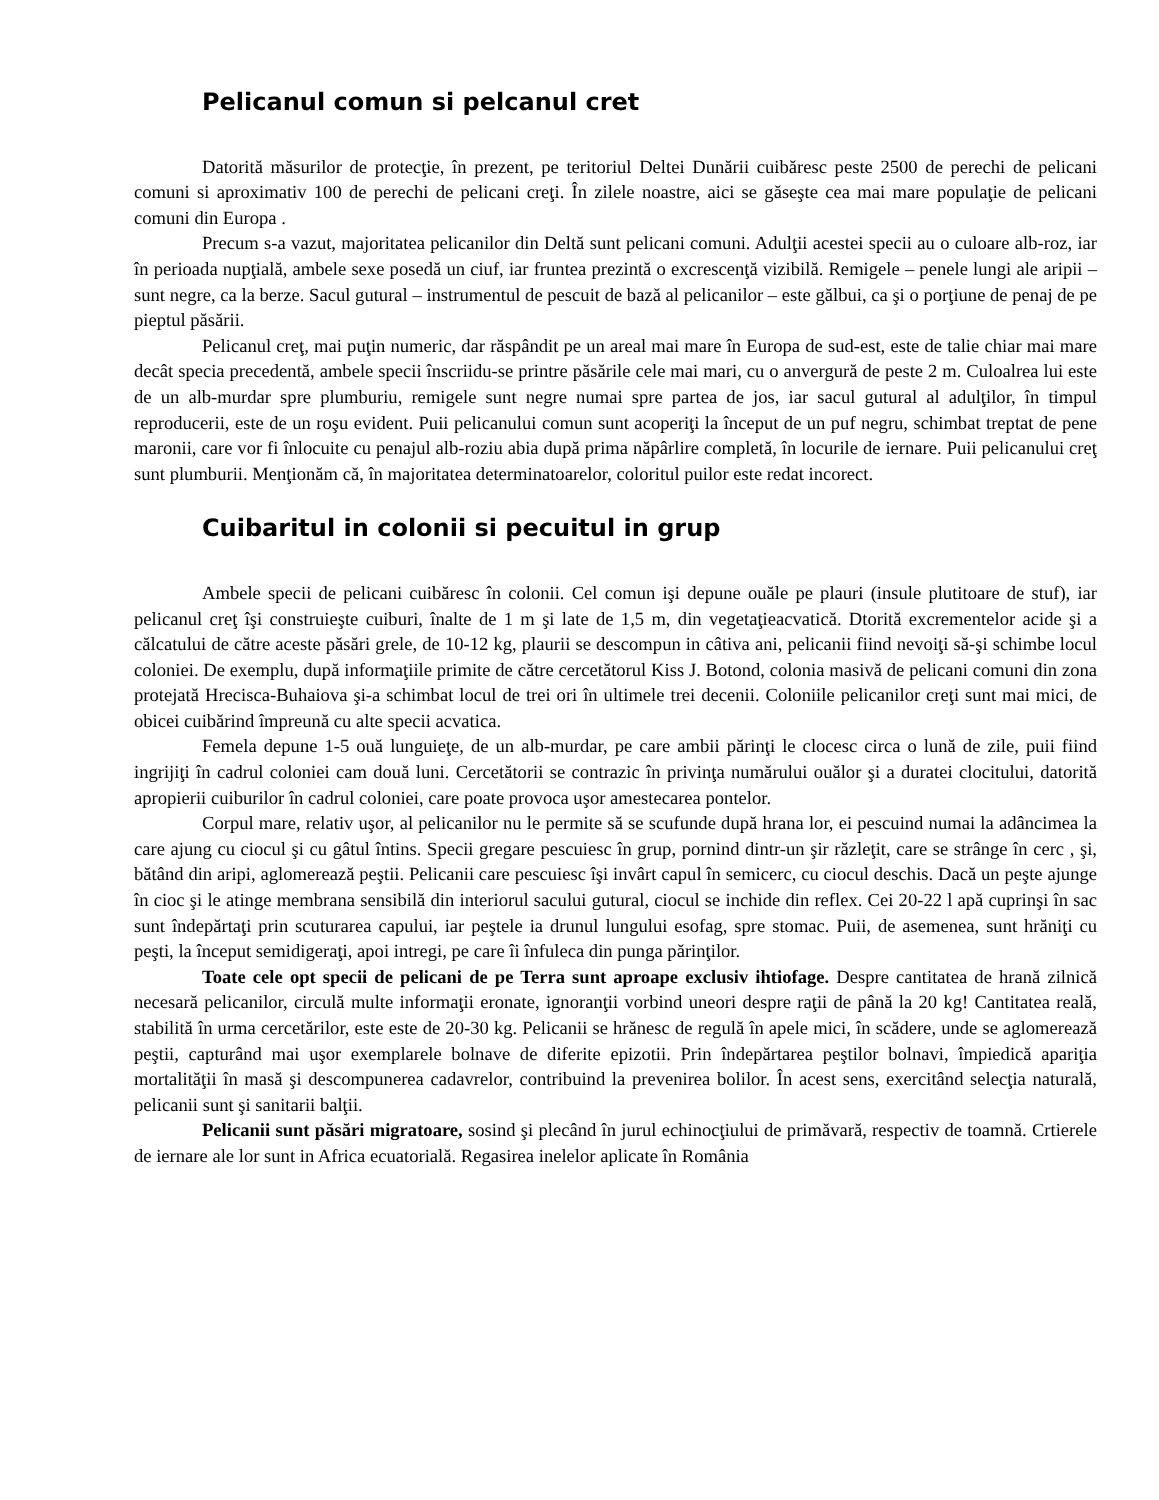Pelicanul comun si pelcanul cret
Datorită măsurilor de protecţie, în prezent, pe teritoriul Deltei Dunării cuibăresc peste 2500 de perechi de pelicani comuni si aproximativ 100 de perechi de pelicani creţi. În zilele noastre, aici se găseşte cea mai mare populaţie de pelicani comuni din Europa .
Precum s-a vazut, majoritatea pelicanilor din Deltă sunt pelicani comuni. Adulţii acestei specii au o culoare alb-roz, iar în perioada nupţială, ambele sexe posedă un ciuf, iar fruntea prezintă o excrescenţă vizibilă. Remigele – penele lungi ale aripii – sunt negre, ca la berze. Sacul gutural – instrumentul de pescuit de bază al pelicanilor – este gălbui, ca şi o porţiune de penaj de pe pieptul păsării.
Pelicanul creţ, mai puţin numeric, dar răspândit pe un areal mai mare în Europa de sud-est, este de talie chiar mai mare decât specia precedentă, ambele specii înscriidu-se printre păsările cele mai mari, cu o anvergură de peste 2 m. Culoalrea lui este de un alb-murdar spre plumburiu, remigele sunt negre numai spre partea de jos, iar sacul gutural al adulţilor, în timpul reproducerii, este de un roşu evident. Puii pelicanului comun sunt acoperiţi la început de un puf negru, schimbat treptat de pene maronii, care vor fi înlocuite cu penajul alb-roziu abia după prima năpârlire completă, în locurile de iernare. Puii pelicanului creţ sunt plumburii. Menţionăm că, în majoritatea determinatoarelor, coloritul puilor este redat incorect.
Cuibaritul in colonii si pecuitul in grup
Ambele specii de pelicani cuibăresc în colonii. Cel comun işi depune ouăle pe plauri (insule plutitoare de stuf), iar pelicanul creţ îşi construieşte cuiburi, înalte de 1 m şi late de 1,5 m, din vegetaţieacvatică. Dtorită excrementelor acide şi a călcatului de către aceste păsări grele, de 10-12 kg, plaurii se descompun in câtiva ani, pelicanii fiind nevoiţi să-şi schimbe locul coloniei. De exemplu, după informaţiile primite de către cercetătorul Kiss J. Botond, colonia masivă de pelicani comuni din zona protejată Hrecisca-Buhaiova şi-a schimbat locul de trei ori în ultimele trei decenii. Coloniile pelicanilor creţi sunt mai mici, de obicei cuibărind împreună cu alte specii acvatica.
Femela depune 1-5 ouă lunguieţe, de un alb-murdar, pe care ambii părinţi le clocesc circa o lună de zile, puii fiind ingrijiţi în cadrul coloniei cam două luni. Cercetătorii se contrazic în privinţa numărului ouălor şi a duratei clocitului, datorită apropierii cuiburilor în cadrul coloniei, care poate provoca uşor amestecarea pontelor.
Corpul mare, relativ uşor, al pelicanilor nu le permite să se scufunde după hrana lor, ei pescuind numai la adâncimea la care ajung cu ciocul şi cu gâtul întins. Specii gregare pescuiesc în grup, pornind dintr-un şir răzleţit, care se strânge în cerc , şi, bătând din aripi, aglomerează peştii. Pelicanii care pescuiesc îşi invârt capul în semicerc, cu ciocul deschis. Dacă un peşte ajunge în cioc şi le atinge membrana sensibilă din interiorul sacului gutural, ciocul se inchide din reflex. Cei 20-22 l apă cuprinşi în sac sunt îndepărtaţi prin scuturarea capului, iar peştele ia drunul lungului esofag, spre stomac. Puii, de asemenea, sunt hrăniţi cu peşti, la început semidigeraţi, apoi intregi, pe care îi înfuleca din punga părinţilor.
Toate cele opt specii de pelicani de pe Terra sunt aproape exclusiv ihtiofage. Despre cantitatea de hrană zilnică necesară pelicanilor, circulă multe informaţii eronate, ignoranţii vorbind uneori despre raţii de până la 20 kg! Cantitatea reală, stabilită în urma cercetărilor, este este de 20-30 kg. Pelicanii se hrănesc de regulă în apele mici, în scădere, unde se aglomerează peştii, capturând mai uşor exemplarele bolnave de diferite epizotii. Prin îndepărtarea peştilor bolnavi, împiedică apariţia mortalităţii în masă şi descompunerea cadavrelor, contribuind la prevenirea bolilor. În acest sens, exercitând selecţia naturală, pelicanii sunt şi sanitarii balţii.
Pelicanii sunt păsări migratoare, sosind şi plecând în jurul echinocţiului de primăvară, respectiv de toamnă. Crtierele de iernare ale lor sunt in Africa ecuatorială. Regasirea inelelor aplicate în România